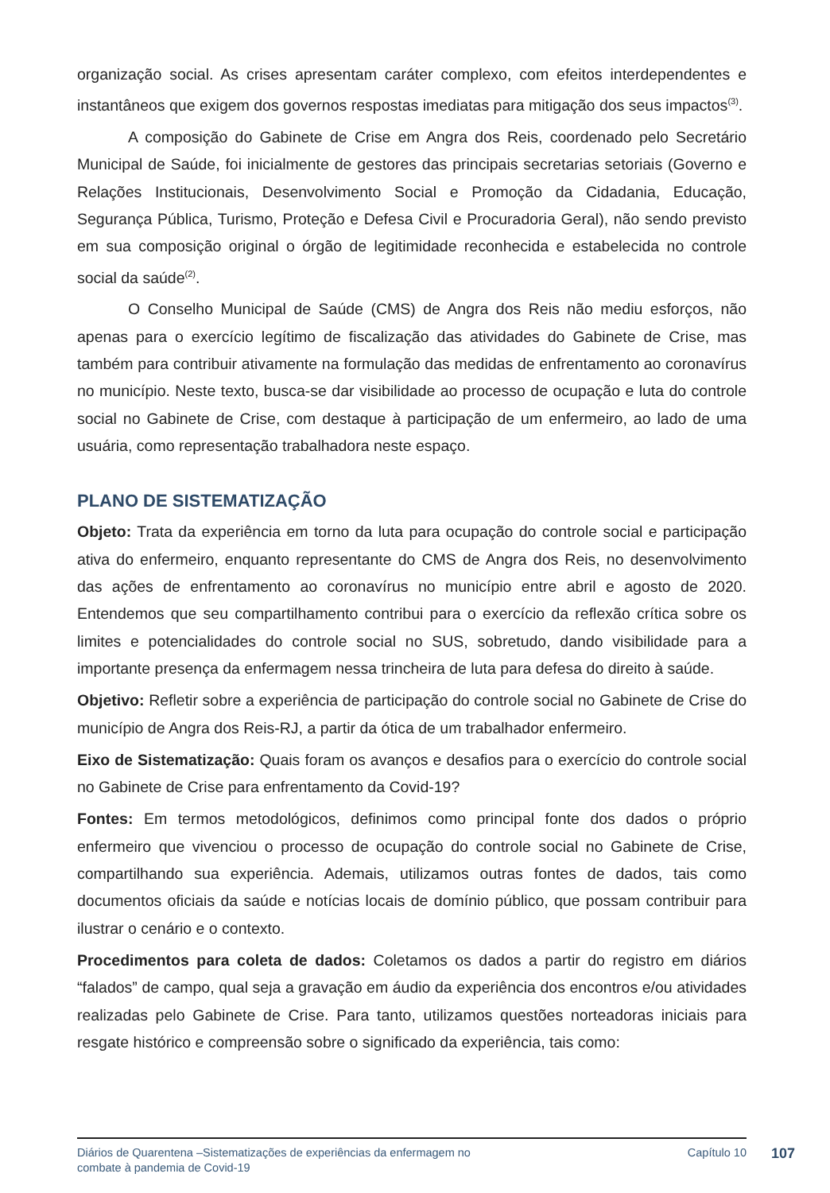organização social. As crises apresentam caráter complexo, com efeitos interdependentes e instantâneos que exigem dos governos respostas imediatas para mitigação dos seus impactos<sup>(3)</sup>.
A composição do Gabinete de Crise em Angra dos Reis, coordenado pelo Secretário Municipal de Saúde, foi inicialmente de gestores das principais secretarias setoriais (Governo e Relações Institucionais, Desenvolvimento Social e Promoção da Cidadania, Educação, Segurança Pública, Turismo, Proteção e Defesa Civil e Procuradoria Geral), não sendo previsto em sua composição original o órgão de legitimidade reconhecida e estabelecida no controle social da saúde<sup>(2)</sup>.
O Conselho Municipal de Saúde (CMS) de Angra dos Reis não mediu esforços, não apenas para o exercício legítimo de fiscalização das atividades do Gabinete de Crise, mas também para contribuir ativamente na formulação das medidas de enfrentamento ao coronavírus no município. Neste texto, busca-se dar visibilidade ao processo de ocupação e luta do controle social no Gabinete de Crise, com destaque à participação de um enfermeiro, ao lado de uma usuária, como representação trabalhadora neste espaço.
PLANO DE SISTEMATIZAÇÃO
Objeto: Trata da experiência em torno da luta para ocupação do controle social e participação ativa do enfermeiro, enquanto representante do CMS de Angra dos Reis, no desenvolvimento das ações de enfrentamento ao coronavírus no município entre abril e agosto de 2020. Entendemos que seu compartilhamento contribui para o exercício da reflexão crítica sobre os limites e potencialidades do controle social no SUS, sobretudo, dando visibilidade para a importante presença da enfermagem nessa trincheira de luta para defesa do direito à saúde.
Objetivo: Refletir sobre a experiência de participação do controle social no Gabinete de Crise do município de Angra dos Reis-RJ, a partir da ótica de um trabalhador enfermeiro.
Eixo de Sistematização: Quais foram os avanços e desafios para o exercício do controle social no Gabinete de Crise para enfrentamento da Covid-19?
Fontes: Em termos metodológicos, definimos como principal fonte dos dados o próprio enfermeiro que vivenciou o processo de ocupação do controle social no Gabinete de Crise, compartilhando sua experiência. Ademais, utilizamos outras fontes de dados, tais como documentos oficiais da saúde e notícias locais de domínio público, que possam contribuir para ilustrar o cenário e o contexto.
Procedimentos para coleta de dados: Coletamos os dados a partir do registro em diários “falados” de campo, qual seja a gravação em áudio da experiência dos encontros e/ou atividades realizadas pelo Gabinete de Crise. Para tanto, utilizamos questões norteadoras iniciais para resgate histórico e compreensão sobre o significado da experiência, tais como:
Diários de Quarentena –Sistematizações de experiências da enfermagem no
combate à pandemia de Covid-19
Capítulo 10
107